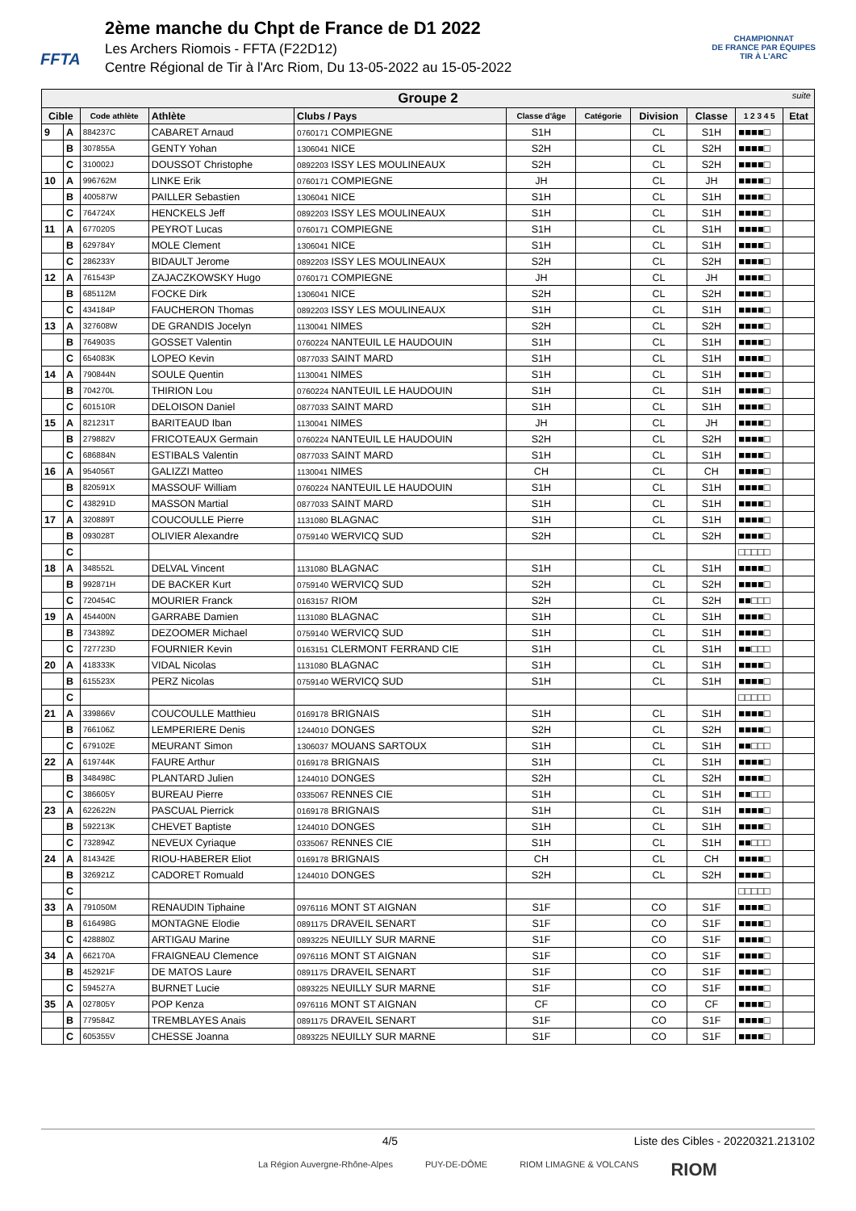FFTA
2ème manche du Chpt de France de D1 2022
Les Archers Riomois - FFTA (F22D12)
Centre Régional de Tir à l'Arc Riom, Du 13-05-2022 au 15-05-2022
CHAMPIONNAT
DE FRANCE PAR ÉQUIPES
TIR À L'ARC
| Groupe 2 suite | | | | | | | | | | |
| Cible | | Code athlète | Athlète | Clubs / Pays | Classe d'âge | Catégorie | Division | Classe | 1 2 3 4 5 | Etat |
| 9 | A | 884237C | CABARET Arnaud | 0760171 COMPIEGNE | S1H | | CL | S1H | ■■■■□ | |
| | B | 307855A | GENTY Yohan | 1306041 NICE | S2H | | CL | S2H | ■■■■□ | |
| | C | 310002J | DOUSSOT Christophe | 0892203 ISSY LES MOULINEAUX | S2H | | CL | S2H | ■■■■□ | |
| 10 | A | 996762M | LINKE Erik | 0760171 COMPIEGNE | JH | | CL | JH | ■■■■□ | |
| | B | 400587W | PAILLER Sebastien | 1306041 NICE | S1H | | CL | S1H | ■■■■□ | |
| | C | 764724X | HENCKELS Jeff | 0892203 ISSY LES MOULINEAUX | S1H | | CL | S1H | ■■■■□ | |
| 11 | A | 677020S | PEYROT Lucas | 0760171 COMPIEGNE | S1H | | CL | S1H | ■■■■□ | |
| | B | 629784Y | MOLE Clement | 1306041 NICE | S1H | | CL | S1H | ■■■■□ | |
| | C | 286233Y | BIDAULT Jerome | 0892203 ISSY LES MOULINEAUX | S2H | | CL | S2H | ■■■■□ | |
| 12 | A | 761543P | ZAJACZKOWSKY Hugo | 0760171 COMPIEGNE | JH | | CL | JH | ■■■■□ | |
| | B | 685112M | FOCKE Dirk | 1306041 NICE | S2H | | CL | S2H | ■■■■□ | |
| | C | 434184P | FAUCHERON Thomas | 0892203 ISSY LES MOULINEAUX | S1H | | CL | S1H | ■■■■□ | |
| 13 | A | 327608W | DE GRANDIS Jocelyn | 1130041 NIMES | S2H | | CL | S2H | ■■■■□ | |
| | B | 764903S | GOSSET Valentin | 0760224 NANTEUIL LE HAUDOUIN | S1H | | CL | S1H | ■■■■□ | |
| | C | 654083K | LOPEO Kevin | 0877033 SAINT MARD | S1H | | CL | S1H | ■■■■□ | |
| 14 | A | 790844N | SOULE Quentin | 1130041 NIMES | S1H | | CL | S1H | ■■■■□ | |
| | B | 704270L | THIRION Lou | 0760224 NANTEUIL LE HAUDOUIN | S1H | | CL | S1H | ■■■■□ | |
| | C | 601510R | DELOISON Daniel | 0877033 SAINT MARD | S1H | | CL | S1H | ■■■■□ | |
| 15 | A | 821231T | BARITEAUD Iban | 1130041 NIMES | JH | | CL | JH | ■■■■□ | |
| | B | 279882V | FRICOTEAUX Germain | 0760224 NANTEUIL LE HAUDOUIN | S2H | | CL | S2H | ■■■■□ | |
| | C | 686884N | ESTIBALS Valentin | 0877033 SAINT MARD | S1H | | CL | S1H | ■■■■□ | |
| 16 | A | 954056T | GALIZZI Matteo | 1130041 NIMES | CH | | CL | CH | ■■■■□ | |
| | B | 820591X | MASSOUF William | 0760224 NANTEUIL LE HAUDOUIN | S1H | | CL | S1H | ■■■■□ | |
| | C | 438291D | MASSON Martial | 0877033 SAINT MARD | S1H | | CL | S1H | ■■■■□ | |
| 17 | A | 320889T | COUCOULLE Pierre | 1131080 BLAGNAC | S1H | | CL | S1H | ■■■■□ | |
| | B | 093028T | OLIVIER Alexandre | 0759140 WERVICQ SUD | S2H | | CL | S2H | ■■■■□ | |
| | C | | | | | | | | □□□□□ | |
| 18 | A | 348552L | DELVAL Vincent | 1131080 BLAGNAC | S1H | | CL | S1H | ■■■■□ | |
| | B | 992871H | DE BACKER Kurt | 0759140 WERVICQ SUD | S2H | | CL | S2H | ■■■■□ | |
| | C | 720454C | MOURIER Franck | 0163157 RIOM | S2H | | CL | S2H | ■■□□□ | |
| 19 | A | 454400N | GARRABE Damien | 1131080 BLAGNAC | S1H | | CL | S1H | ■■■■□ | |
| | B | 734389Z | DEZOOMER Michael | 0759140 WERVICQ SUD | S1H | | CL | S1H | ■■■■□ | |
| | C | 727723D | FOURNIER Kevin | 0163151 CLERMONT FERRAND CIE | S1H | | CL | S1H | ■■□□□ | |
| 20 | A | 418333K | VIDAL Nicolas | 1131080 BLAGNAC | S1H | | CL | S1H | ■■■■□ | |
| | B | 615523X | PERZ Nicolas | 0759140 WERVICQ SUD | S1H | | CL | S1H | ■■■■□ | |
| | C | | | | | | | | □□□□□ | |
| 21 | A | 339866V | COUCOULLE Matthieu | 0169178 BRIGNAIS | S1H | | CL | S1H | ■■■■□ | |
| | B | 766106Z | LEMPERIERE Denis | 1244010 DONGES | S2H | | CL | S2H | ■■■■□ | |
| | C | 679102E | MEURANT Simon | 1306037 MOUANS SARTOUX | S1H | | CL | S1H | ■■□□□ | |
| 22 | A | 619744K | FAURE Arthur | 0169178 BRIGNAIS | S1H | | CL | S1H | ■■■■□ | |
| | B | 348498C | PLANTARD Julien | 1244010 DONGES | S2H | | CL | S2H | ■■■■□ | |
| | C | 386605Y | BUREAU Pierre | 0335067 RENNES CIE | S1H | | CL | S1H | ■■□□□ | |
| 23 | A | 622622N | PASCUAL Pierrick | 0169178 BRIGNAIS | S1H | | CL | S1H | ■■■■□ | |
| | B | 592213K | CHEVET Baptiste | 1244010 DONGES | S1H | | CL | S1H | ■■■■□ | |
| | C | 732894Z | NEVEUX Cyriaque | 0335067 RENNES CIE | S1H | | CL | S1H | ■■□□□ | |
| 24 | A | 814342E | RIOU-HABERER Eliot | 0169178 BRIGNAIS | CH | | CL | CH | ■■■■□ | |
| | B | 326921Z | CADORET Romuald | 1244010 DONGES | S2H | | CL | S2H | ■■■■□ | |
| | C | | | | | | | | □□□□□ | |
| 33 | A | 791050M | RENAUDIN Tiphaine | 0976116 MONT ST AIGNAN | S1F | | CO | S1F | ■■■■□ | |
| | B | 616498G | MONTAGNE Elodie | 0891175 DRAVEIL SENART | S1F | | CO | S1F | ■■■■□ | |
| | C | 428880Z | ARTIGAU Marine | 0893225 NEUILLY SUR MARNE | S1F | | CO | S1F | ■■■■□ | |
| 34 | A | 662170A | FRAIGNEAU Clemence | 0976116 MONT ST AIGNAN | S1F | | CO | S1F | ■■■■□ | |
| | B | 452921F | DE MATOS Laure | 0891175 DRAVEIL SENART | S1F | | CO | S1F | ■■■■□ | |
| | C | 594527A | BURNET Lucie | 0893225 NEUILLY SUR MARNE | S1F | | CO | S1F | ■■■■□ | |
| 35 | A | 027805Y | POP Kenza | 0976116 MONT ST AIGNAN | CF | | CO | CF | ■■■■□ | |
| | B | 779584Z | TREMBLAYES Anais | 0891175 DRAVEIL SENART | S1F | | CO | S1F | ■■■■□ | |
| | C | 605355V | CHESSE Joanna | 0893225 NEUILLY SUR MARNE | S1F | | CO | S1F | ■■■■□ | |
4/5 Liste des Cibles - 20220321.213102
La Région Auvergne-Rhône-Alpes PUY-DE-DÔME RIOM LIMAGNE & VOLCANS RIOM